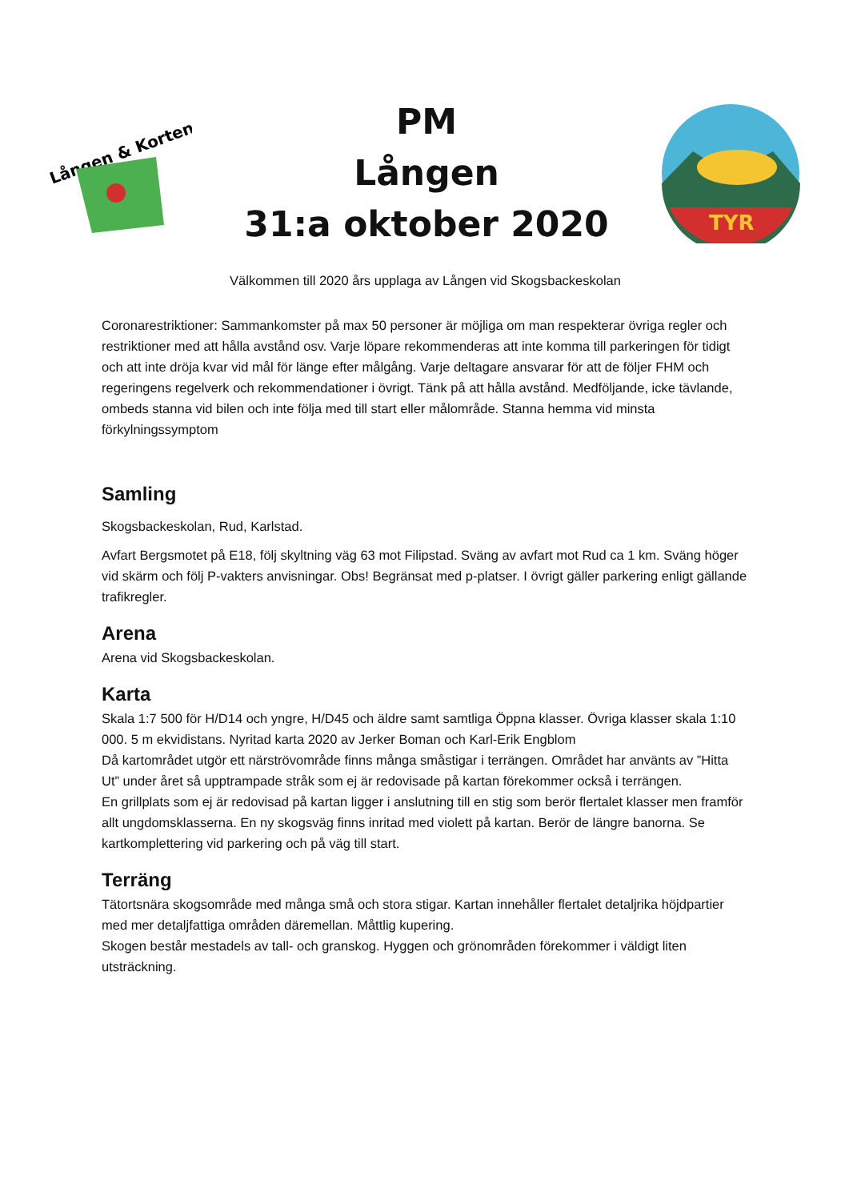Lången & Korten
PM
Lången
31:a oktober 2020
TYR
Välkommen till 2020 års upplaga av Lången vid Skogsbackeskolan
Coronarestriktioner: Sammankomster på max 50 personer är möjliga om man respekterar övriga regler och restriktioner med att hålla avstånd osv. Varje löpare rekommenderas att inte komma till parkeringen för tidigt och att inte dröja kvar vid mål för länge efter målgång. Varje deltagare ansvarar för att de följer FHM och regeringens regelverk och rekommendationer i övrigt. Tänk på att hålla avstånd. Medföljande, icke tävlande, ombeds stanna vid bilen och inte följa med till start eller målområde. Stanna hemma vid minsta förkylningssymptom
Samling
Skogsbackeskolan, Rud, Karlstad.
Avfart Bergsmotet på E18, följ skyltning väg 63 mot Filipstad. Sväng av avfart mot Rud ca 1 km. Sväng höger vid skärm och följ P-vakters anvisningar. Obs! Begränsat med p-platser. I övrigt gäller parkering enligt gällande trafikregler.
Arena
Arena vid Skogsbackeskolan.
Karta
Skala 1:7 500 för H/D14 och yngre, H/D45 och äldre samt samtliga Öppna klasser. Övriga klasser skala 1:10 000. 5 m ekvidistans. Nyritad karta 2020 av Jerker Boman och Karl-Erik Engblom
Då kartområdet utgör ett närströvområde finns många småstigar i terrängen. Området har använts av ”Hitta Ut” under året så upptrampade stråk som ej är redovisade på kartan förekommer också i terrängen.
En grillplats som ej är redovisad på kartan ligger i anslutning till en stig som berör flertalet klasser men framför allt ungdomsklasserna. En ny skogsväg finns inritad med violett på kartan. Berör de längre banorna. Se kartkomplettering vid parkering och på väg till start.
Terräng
Tätortsnära skogsområde med många små och stora stigar. Kartan innehåller flertalet detaljrika höjdpartier med mer detaljfattiga områden däremellan. Måttlig kupering.
Skogen består mestadels av tall- och granskog. Hyggen och grönområden förekommer i väldigt liten utsträckning.